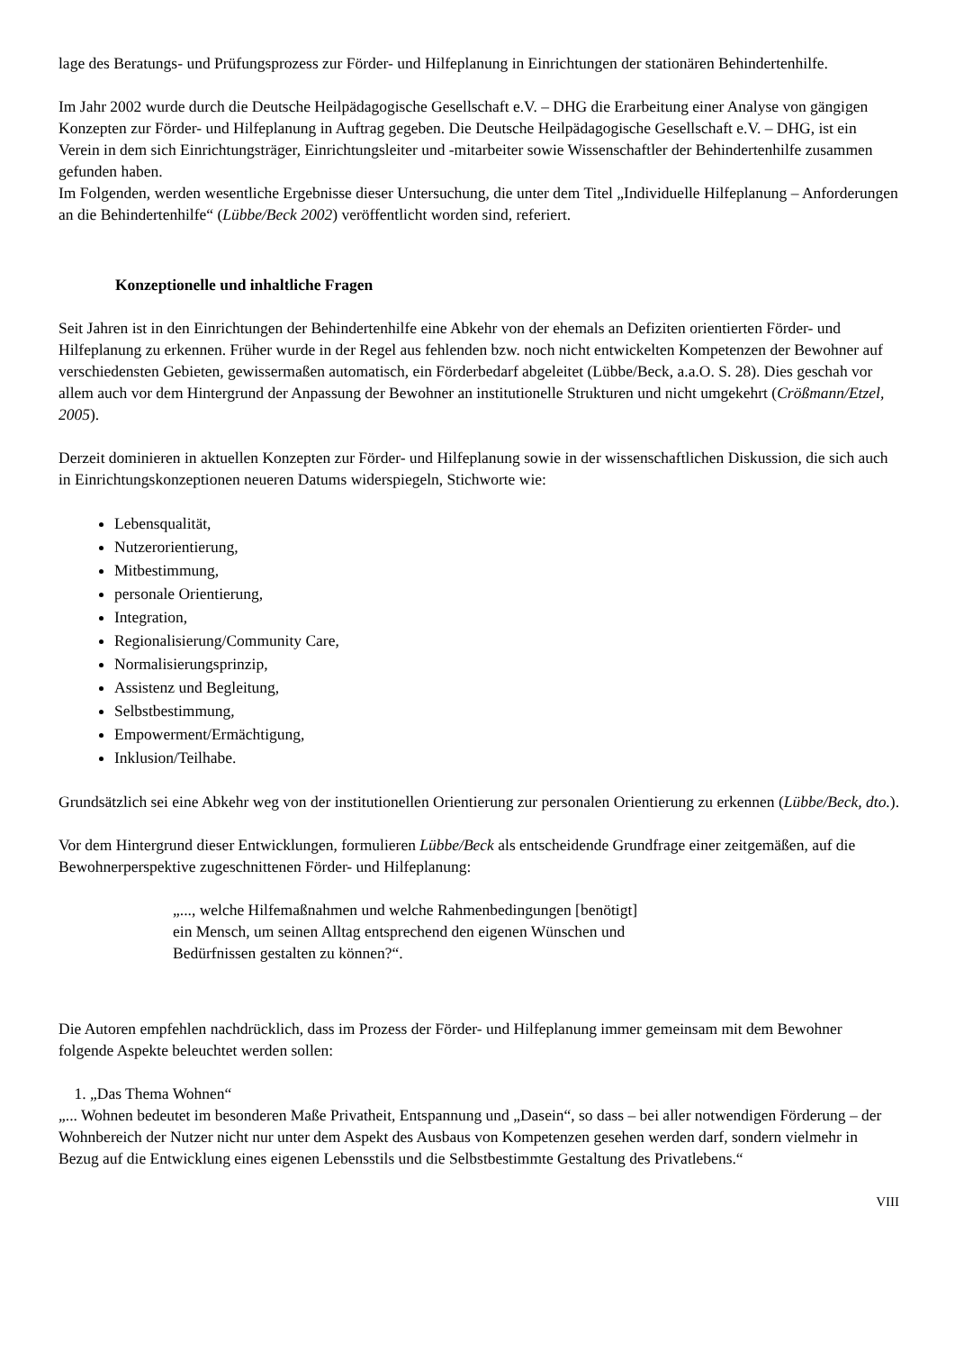lage des Beratungs- und Prüfungsprozess zur Förder- und Hilfeplanung in Einrichtungen der stationären Behindertenhilfe.
Im Jahr 2002 wurde durch die Deutsche Heilpädagogische Gesellschaft e.V. – DHG die Erarbeitung einer Analyse von gängigen Konzepten zur Förder- und Hilfeplanung in Auftrag gegeben. Die Deutsche Heilpädagogische Gesellschaft e.V. – DHG, ist ein Verein in dem sich Einrichtungsträger, Einrichtungsleiter und -mitarbeiter sowie Wissenschaftler der Behindertenhilfe zusammen gefunden haben.
Im Folgenden, werden wesentliche Ergebnisse dieser Untersuchung, die unter dem Titel „Individuelle Hilfeplanung – Anforderungen an die Behindertenhilfe“ (Lübbe/Beck 2002) veröffentlicht worden sind, referiert.
Konzeptionelle und inhaltliche Fragen
Seit Jahren ist in den Einrichtungen der Behindertenhilfe eine Abkehr von der ehemals an Defiziten orientierten Förder- und Hilfeplanung zu erkennen. Früher wurde in der Regel aus fehlenden bzw. noch nicht entwickelten Kompetenzen der Bewohner auf verschiedensten Gebieten, gewissermaßen automatisch, ein Förderbedarf abgeleitet (Lübbe/Beck, a.a.O. S. 28). Dies geschah vor allem auch vor dem Hintergrund der Anpassung der Bewohner an institutionelle Strukturen und nicht umgekehrt (Crößmann/Etzel, 2005).
Derzeit dominieren in aktuellen Konzepten zur Förder- und Hilfeplanung sowie in der wissenschaftlichen Diskussion, die sich auch in Einrichtungskonzeptionen neueren Datums widerspiegeln, Stichworte wie:
Lebensqualität,
Nutzerorientierung,
Mitbestimmung,
personale Orientierung,
Integration,
Regionalisierung/Community Care,
Normalisierungsprinzip,
Assistenz und Begleitung,
Selbstbestimmung,
Empowerment/Ermächtigung,
Inklusion/Teilhabe.
Grundsätzlich sei eine Abkehr weg von der institutionellen Orientierung zur personalen Orientierung zu erkennen (Lübbe/Beck, dto.).
Vor dem Hintergrund dieser Entwicklungen, formulieren Lübbe/Beck als entscheidende Grundfrage einer zeitgemäßen, auf die Bewohnerperspektive zugeschnittenen Förder- und Hilfeplanung:
„..., welche Hilfemaßnahmen und welche Rahmenbedingungen [benötigt]
ein Mensch, um seinen Alltag entsprechend den eigenen Wünschen und
Bedürfnissen gestalten zu können?“.
Die Autoren empfehlen nachdrücklich, dass im Prozess der Förder- und Hilfeplanung immer gemeinsam mit dem Bewohner folgende Aspekte beleuchtet werden sollen:
1. „Das Thema Wohnen“
„... Wohnen bedeutet im besonderen Maße Privatheit, Entspannung und „Dasein“, so dass – bei aller notwendigen Förderung – der Wohnbereich der Nutzer nicht nur unter dem Aspekt des Ausbaus von Kompetenzen gesehen werden darf, sondern vielmehr in Bezug auf die Entwicklung eines eigenen Lebensstils und die Selbstbestimmte Gestaltung des Privatlebens.“
VIII